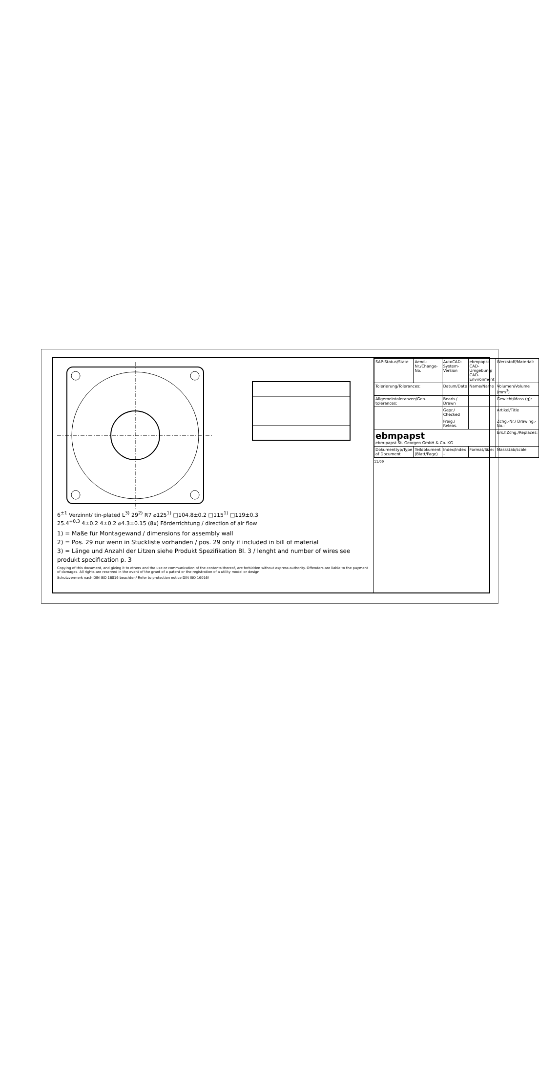6<sup>±1</sup> Verzinnt/ tin-plated L<sup>3)</sup> 29<sup>2)</sup> R7 ⌀125<sup>1)</sup> □104.8±0.2 □115<sup>1)</sup> □119±0.3
25.4<sup>+0.3</sup> 4±0.2 4±0.2 ⌀4.3±0.15 (8x) Förderrichtung / direction of air flow
1) = Maße für Montagewand / dimensions for assembly wall
2) = Pos. 29 nur wenn in Stückliste vorhanden / pos. 29 only if included in bill of material
3) = Länge und Anzahl der Litzen siehe Produkt Spezifikation Bl. 3 / lenght and number of wires see produkt specification p. 3
Copying of this document, and giving it to others and the use or communication of the contents thereof, are forbidden without express authority. Offenders are liable to the payment of damages. All rights are reserved in the event of the grant of a patent or the registration of a utility model or design.
Schutzvermerk nach DIN ISO 16016 beachten/ Refer to protection notice DIN ISO 16016!
| SAP-Status/State | Aend.-Nr./Change-No. | AutoCAD-System-Version | ebmpapst CAD-Umgebung/ CAD-Environment | Werkstoff/Material: |
| Tolerierung/Tolerances: | | Datum/Date | Name/Name | Volumen/Volume (mm<sup>3</sup>) |
| Allgemeintoleranzen/Gen. tolerances: | | Bearb./ Drawn | | Gewicht/Mass (g): |
| | | Gepr./ Checked | | Artikel/Title |
| | | Freig./ Releas. | | Zchg.-Nr./ Drawing.-No.: |
| ebmpapst ebm-papst St. Georgen GmbH & Co. KG | | | | Ers.f.Zchg./Replaces: |
| Dokumenttyp/Type of Document | Teildokument (Blatt/Page) | Index/Index – | Format/Size: | Massstab/scale |
11/09